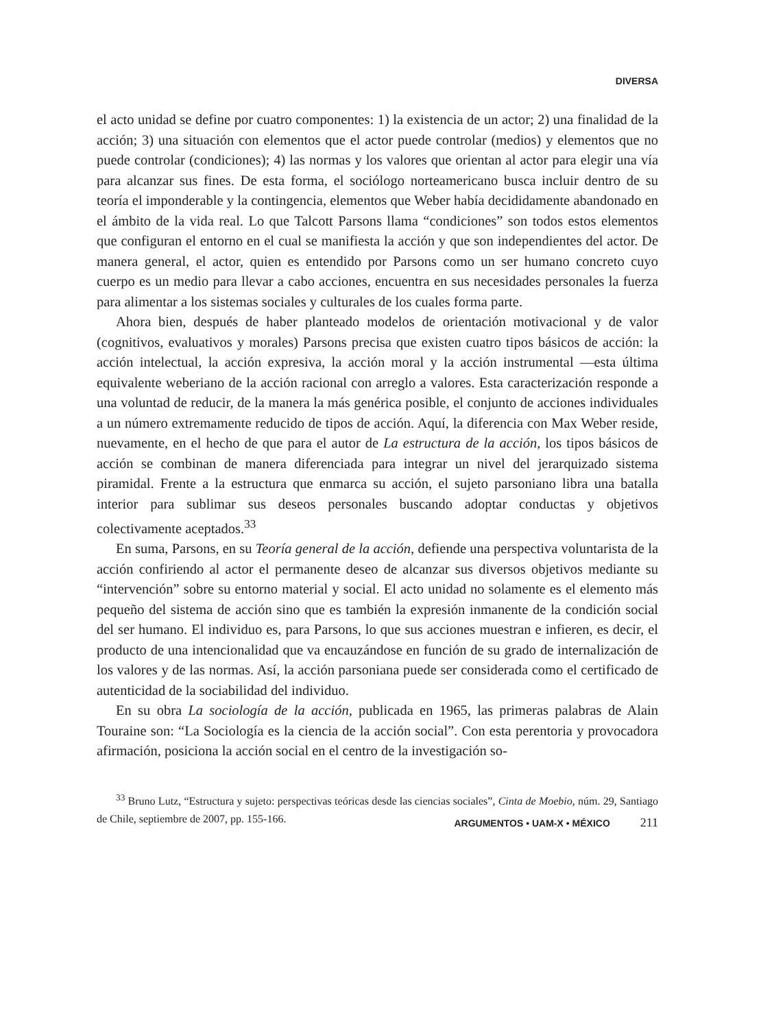DIVERSA
el acto unidad se define por cuatro componentes: 1) la existencia de un actor; 2) una finalidad de la acción; 3) una situación con elementos que el actor puede controlar (medios) y elementos que no puede controlar (condiciones); 4) las normas y los valores que orientan al actor para elegir una vía para alcanzar sus fines. De esta forma, el sociólogo norteamericano busca incluir dentro de su teoría el imponderable y la contingencia, elementos que Weber había decididamente abandonado en el ámbito de la vida real. Lo que Talcott Parsons llama “condiciones” son todos estos elementos que configuran el entorno en el cual se manifiesta la acción y que son independientes del actor. De manera general, el actor, quien es entendido por Parsons como un ser humano concreto cuyo cuerpo es un medio para llevar a cabo acciones, encuentra en sus necesidades personales la fuerza para alimentar a los sistemas sociales y culturales de los cuales forma parte.
Ahora bien, después de haber planteado modelos de orientación motivacional y de valor (cognitivos, evaluativos y morales) Parsons precisa que existen cuatro tipos básicos de acción: la acción intelectual, la acción expresiva, la acción moral y la acción instrumental —esta última equivalente weberiano de la acción racional con arreglo a valores. Esta caracterización responde a una voluntad de reducir, de la manera la más genérica posible, el conjunto de acciones individuales a un número extremamente reducido de tipos de acción. Aquí, la diferencia con Max Weber reside, nuevamente, en el hecho de que para el autor de La estructura de la acción, los tipos básicos de acción se combinan de manera diferenciada para integrar un nivel del jerarquizado sistema piramidal. Frente a la estructura que enmarca su acción, el sujeto parsoniano libra una batalla interior para sublimar sus deseos personales buscando adoptar conductas y objetivos colectivamente aceptados.<sup>33</sup>
En suma, Parsons, en su Teoría general de la acción, defiende una perspectiva voluntarista de la acción confiriendo al actor el permanente deseo de alcanzar sus diversos objetivos mediante su “intervención” sobre su entorno material y social. El acto unidad no solamente es el elemento más pequeño del sistema de acción sino que es también la expresión inmanente de la condición social del ser humano. El individuo es, para Parsons, lo que sus acciones muestran e infieren, es decir, el producto de una intencionalidad que va encauzándose en función de su grado de internalización de los valores y de las normas. Así, la acción parsoniana puede ser considerada como el certificado de autenticidad de la sociabilidad del individuo.
En su obra La sociología de la acción, publicada en 1965, las primeras palabras de Alain Touraine son: “La Sociología es la ciencia de la acción social”. Con esta perentoria y provocadora afirmación, posiciona la acción social en el centro de la investigación so-
<sup>33</sup> Bruno Lutz, “Estructura y sujeto: perspectivas teóricas desde las ciencias sociales”, Cinta de Moebio, núm. 29, Santiago de Chile, septiembre de 2007, pp. 155-166.
ARGUMENTOS • UAM-X • MÉXICO 211